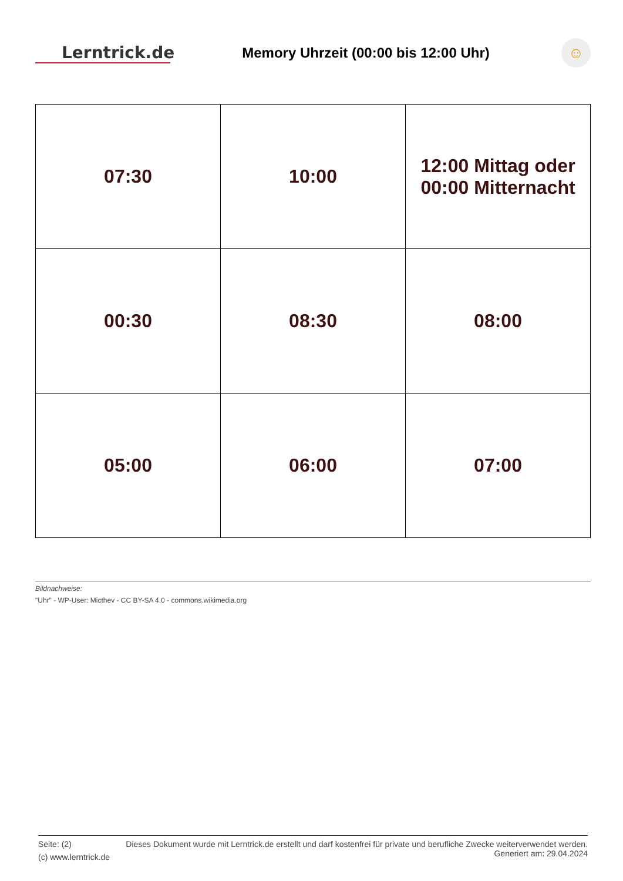Lerntrick.de
Memory Uhrzeit (00:00 bis 12:00 Uhr)
☺
| 07:30 | 10:00 | 12:00 Mittag oder 00:00 Mitternacht |
| 00:30 | 08:30 | 08:00 |
| 05:00 | 06:00 | 07:00 |
Bildnachweise:
"Uhr" - WP-User: Micthev - CC BY-SA 4.0 - commons.wikimedia.org
Seite: (2)
(c) www.lerntrick.de
Dieses Dokument wurde mit Lerntrick.de erstellt und darf kostenfrei für private und berufliche Zwecke weiterverwendet werden.
Generiert am: 29.04.2024